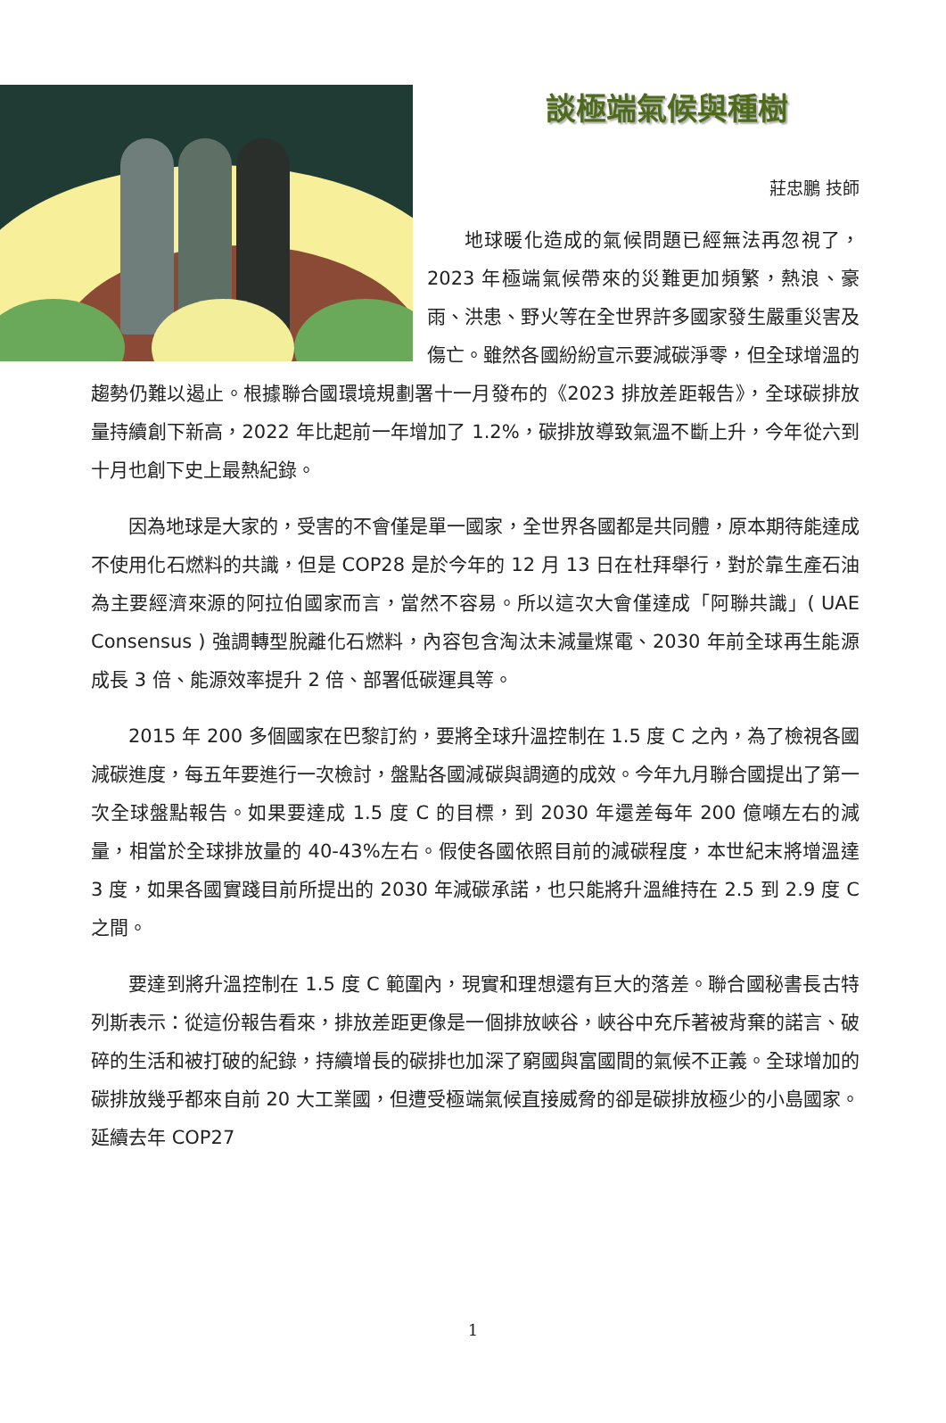談極端氣候與種樹
莊忠鵬 技師
地球暖化造成的氣候問題已經無法再忽視了，2023 年極端氣候帶來的災難更加頻繁，熱浪、豪雨、洪患、野火等在全世界許多國家發生嚴重災害及傷亡。雖然各國紛紛宣示要減碳淨零，但全球增溫的趨勢仍難以遏止。根據聯合國環境規劃署十一月發布的《2023 排放差距報告》，全球碳排放量持續創下新高，2022 年比起前一年增加了 1.2%，碳排放導致氣溫不斷上升，今年從六到十月也創下史上最熱紀錄。
因為地球是大家的，受害的不會僅是單一國家，全世界各國都是共同體，原本期待能達成不使用化石燃料的共識，但是 COP28 是於今年的 12 月 13 日在杜拜舉行，對於靠生產石油為主要經濟來源的阿拉伯國家而言，當然不容易。所以這次大會僅達成「阿聯共識」( UAE Consensus ) 強調轉型脫離化石燃料，內容包含淘汰未減量煤電、2030 年前全球再生能源成長 3 倍、能源效率提升 2 倍、部署低碳運具等。
2015 年 200 多個國家在巴黎訂約，要將全球升溫控制在 1.5 度 C 之內，為了檢視各國減碳進度，每五年要進行一次檢討，盤點各國減碳與調適的成效。今年九月聯合國提出了第一次全球盤點報告。如果要達成 1.5 度 C 的目標，到 2030 年還差每年 200 億噸左右的減量，相當於全球排放量的 40-43%左右。假使各國依照目前的減碳程度，本世紀末將增溫達 3 度，如果各國實踐目前所提出的 2030 年減碳承諾，也只能將升溫維持在 2.5 到 2.9 度 C 之間。
要達到將升溫控制在 1.5 度 C 範圍內，現實和理想還有巨大的落差。聯合國秘書長古特列斯表示：從這份報告看來，排放差距更像是一個排放峽谷，峽谷中充斥著被背棄的諾言、破碎的生活和被打破的紀錄，持續增長的碳排也加深了窮國與富國間的氣候不正義。全球增加的碳排放幾乎都來自前 20 大工業國，但遭受極端氣候直接威脅的卻是碳排放極少的小島國家。延續去年 COP27
1